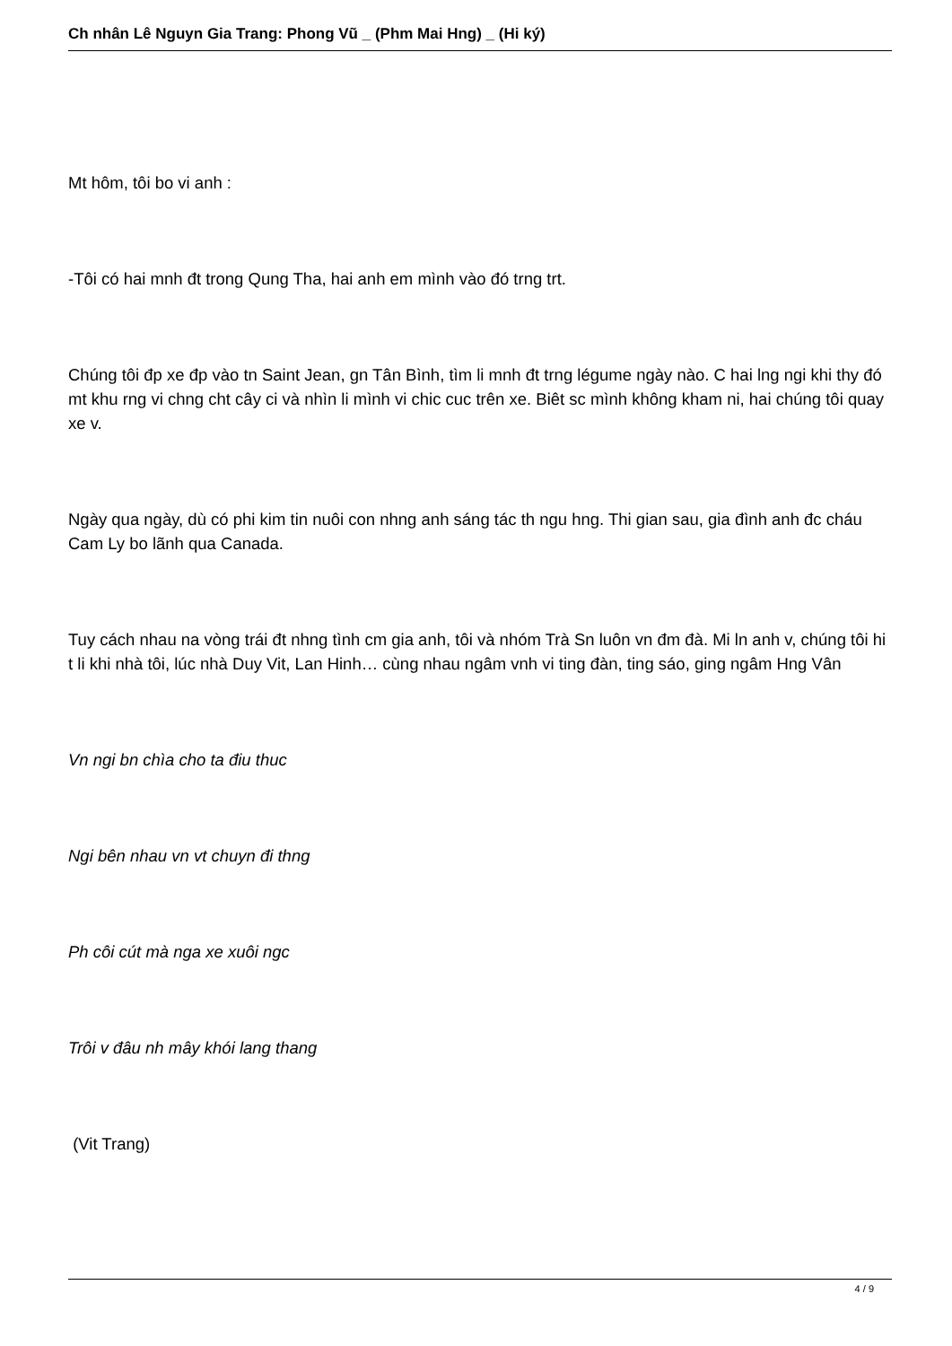Ch nhân Lê Nguyn Gia Trang: Phong Vũ _ (Phm Mai Hng) _ (Hi ký)
Mt hôm, tôi bo vi anh :
-Tôi có hai mnh đt trong Qung Tha, hai anh em mình vào đó trng trt.
Chúng tôi đp xe đp vào tn Saint Jean, gn Tân Bình, tìm li mnh đt trng légume ngày nào. C hai lng ngi khi thy đó mt khu rng vi chng cht cây ci và nhìn li mình vi chic cuc trên xe. Biêt sc mình không kham ni, hai chúng tôi quay xe v.
Ngày qua ngày, dù có phi kim tin nuôi con nhng anh sáng tác th ngu hng. Thi gian sau, gia đình anh đc cháu Cam Ly bo lãnh qua Canada.
Tuy cách nhau na vòng trái đt nhng tình cm gia anh, tôi và nhóm Trà Sn luôn vn đm đà. Mi ln anh v, chúng tôi hi t li khi nhà tôi, lúc nhà Duy Vit, Lan Hinh… cùng nhau ngâm vnh vi ting đàn, ting sáo, ging ngâm Hng Vân
Vn ngi bn chìa cho ta điu thuc
Ngi bên nhau vn vt chuyn đi thng
Ph côi cút mà nga xe xuôi ngc
Trôi v đâu nh mây khói lang thang
(Vit Trang)
4 / 9